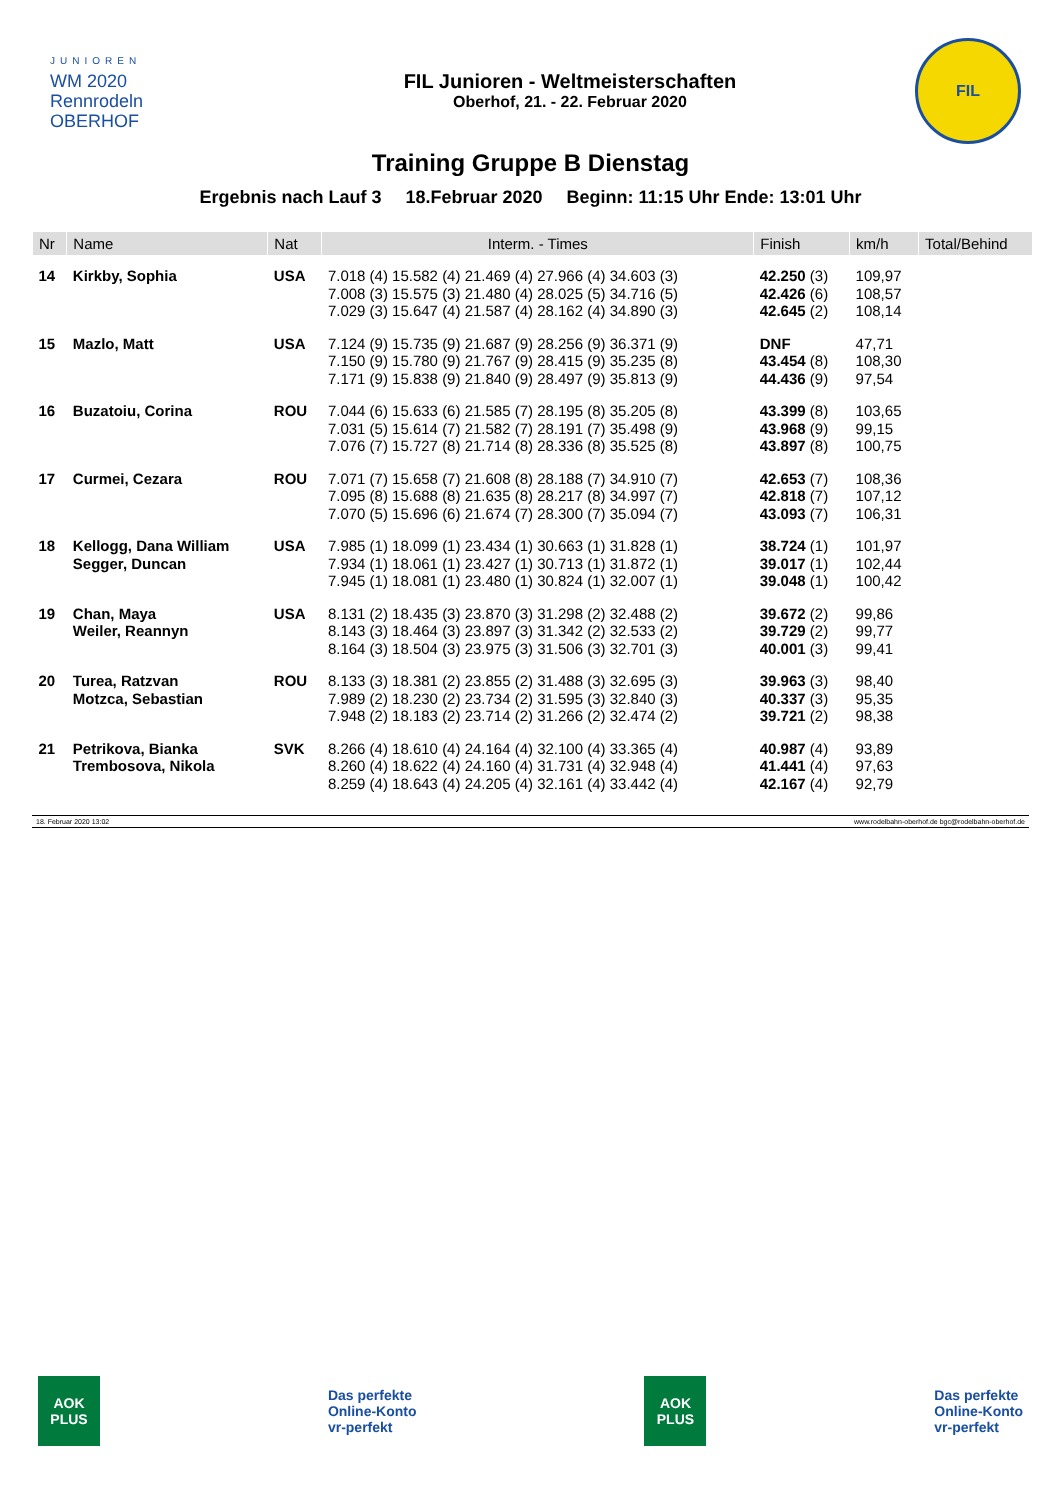JUNIOREN
WM 2020
Rennrodeln
OBERHOF
FIL Junioren - Weltmeisterschaften
Oberhof, 21. - 22. Februar 2020
FIL
Training Gruppe B Dienstag
Ergebnis nach Lauf 3 18.Februar 2020 Beginn: 11:15 Uhr Ende: 13:01 Uhr
| Nr | Name | Nat | Interm. - Times | Finish | km/h | Total/Behind |
| --- | --- | --- | --- | --- | --- | --- |
| 14 | Kirkby, Sophia | USA | 7.018 (4) 15.582 (4) 21.469 (4) 27.966 (4) 34.603 (3) 7.008 (3) 15.575 (3) 21.480 (4) 28.025 (5) 34.716 (5) 7.029 (3) 15.647 (4) 21.587 (4) 28.162 (4) 34.890 (3) | 42.250 (3) 42.426 (6) 42.645 (2) | 109,97 108,57 108,14 | |
| 15 | Mazlo, Matt | USA | 7.124 (9) 15.735 (9) 21.687 (9) 28.256 (9) 36.371 (9) 7.150 (9) 15.780 (9) 21.767 (9) 28.415 (9) 35.235 (8) 7.171 (9) 15.838 (9) 21.840 (9) 28.497 (9) 35.813 (9) | DNF 43.454 (8) 44.436 (9) | 47,71 108,30 97,54 | |
| 16 | Buzatoiu, Corina | ROU | 7.044 (6) 15.633 (6) 21.585 (7) 28.195 (8) 35.205 (8) 7.031 (5) 15.614 (7) 21.582 (7) 28.191 (7) 35.498 (9) 7.076 (7) 15.727 (8) 21.714 (8) 28.336 (8) 35.525 (8) | 43.399 (8) 43.968 (9) 43.897 (8) | 103,65 99,15 100,75 | |
| 17 | Curmei, Cezara | ROU | 7.071 (7) 15.658 (7) 21.608 (8) 28.188 (7) 34.910 (7) 7.095 (8) 15.688 (8) 21.635 (8) 28.217 (8) 34.997 (7) 7.070 (5) 15.696 (6) 21.674 (7) 28.300 (7) 35.094 (7) | 42.653 (7) 42.818 (7) 43.093 (7) | 108,36 107,12 106,31 | |
| 18 | Kellogg, Dana William Segger, Duncan | USA | 7.985 (1) 18.099 (1) 23.434 (1) 30.663 (1) 31.828 (1) 7.934 (1) 18.061 (1) 23.427 (1) 30.713 (1) 31.872 (1) 7.945 (1) 18.081 (1) 23.480 (1) 30.824 (1) 32.007 (1) | 38.724 (1) 39.017 (1) 39.048 (1) | 101,97 102,44 100,42 | |
| 19 | Chan, Maya Weiler, Reannyn | USA | 8.131 (2) 18.435 (3) 23.870 (3) 31.298 (2) 32.488 (2) 8.143 (3) 18.464 (3) 23.897 (3) 31.342 (2) 32.533 (2) 8.164 (3) 18.504 (3) 23.975 (3) 31.506 (3) 32.701 (3) | 39.672 (2) 39.729 (2) 40.001 (3) | 99,86 99,77 99,41 | |
| 20 | Turea, Ratzvan Motzca, Sebastian | ROU | 8.133 (3) 18.381 (2) 23.855 (2) 31.488 (3) 32.695 (3) 7.989 (2) 18.230 (2) 23.734 (2) 31.595 (3) 32.840 (3) 7.948 (2) 18.183 (2) 23.714 (2) 31.266 (2) 32.474 (2) | 39.963 (3) 40.337 (3) 39.721 (2) | 98,40 95,35 98,38 | |
| 21 | Petrikova, Bianka Trembosova, Nikola | SVK | 8.266 (4) 18.610 (4) 24.164 (4) 32.100 (4) 33.365 (4) 8.260 (4) 18.622 (4) 24.160 (4) 31.731 (4) 32.948 (4) 8.259 (4) 18.643 (4) 24.205 (4) 32.161 (4) 33.442 (4) | 40.987 (4) 41.441 (4) 42.167 (4) | 93,89 97,63 92,79 | |
18. Februar 2020 13:02 www.rodelbahn-oberhof.de bgc@rodelbahn-oberhof.de
AOK
PLUS
Das perfekte
Online-Konto
vr-perfekt
AOK
PLUS
Das perfekte
Online-Konto
vr-perfekt